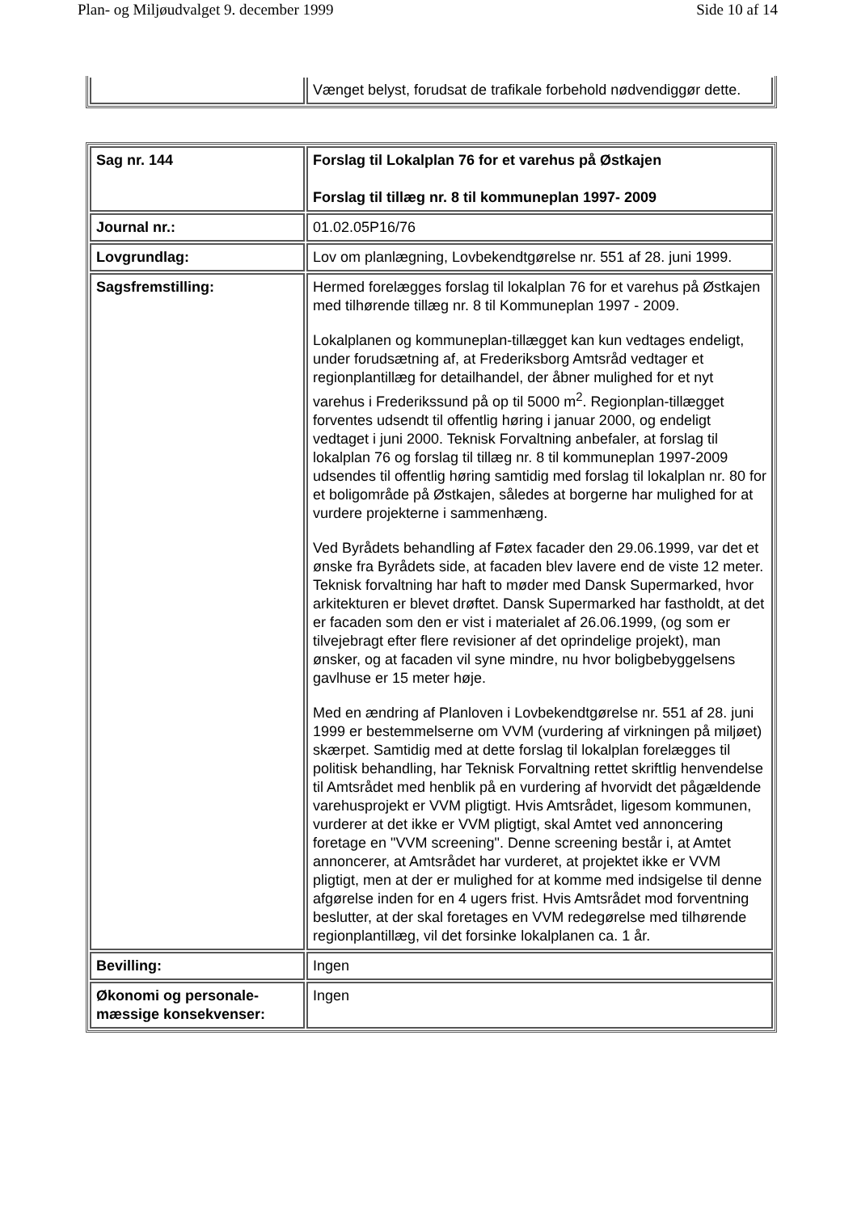Plan- og Miljøudvalget 9. december 1999 Side 10 af 14
| | Vænget belyst, forudsat de trafikale forbehold nødvendiggør dette. |
| Sag nr. 144 | Forslag til Lokalplan 76 for et varehus på Østkajen Forslag til tillæg nr. 8 til kommuneplan 1997- 2009 |
| Journal nr.: | 01.02.05P16/76 |
| Lovgrundlag: | Lov om planlægning, Lovbekendtgørelse nr. 551 af 28. juni 1999. |
| Sagsfremstilling: | Hermed forelægges forslag til lokalplan 76 for et varehus på Østkajen med tilhørende tillæg nr. 8 til Kommuneplan 1997 - 2009. Lokalplanen og kommuneplan-tillægget kan kun vedtages endeligt, under forudsætning af, at Frederiksborg Amtsråd vedtager et regionplantillæg for detailhandel, der åbner mulighed for et nyt varehus i Frederikssund på op til 5000 m<sup>2</sup>. Regionplan-tillægget forventes udsendt til offentlig høring i januar 2000, og endeligt vedtaget i juni 2000. Teknisk Forvaltning anbefaler, at forslag til lokalplan 76 og forslag til tillæg nr. 8 til kommuneplan 1997-2009 udsendes til offentlig høring samtidig med forslag til lokalplan nr. 80 for et boligområde på Østkajen, således at borgerne har mulighed for at vurdere projekterne i sammenhæng. Ved Byrådets behandling af Føtex facader den 29.06.1999, var det et ønske fra Byrådets side, at facaden blev lavere end de viste 12 meter. Teknisk forvaltning har haft to møder med Dansk Supermarked, hvor arkitekturen er blevet drøftet. Dansk Supermarked har fastholdt, at det er facaden som den er vist i materialet af 26.06.1999, (og som er tilvejebragt efter flere revisioner af det oprindelige projekt), man ønsker, og at facaden vil syne mindre, nu hvor boligbebyggelsens gavlhuse er 15 meter høje. Med en ændring af Planloven i Lovbekendtgørelse nr. 551 af 28. juni 1999 er bestemmelserne om VVM (vurdering af virkningen på miljøet) skærpet. Samtidig med at dette forslag til lokalplan forelægges til politisk behandling, har Teknisk Forvaltning rettet skriftlig henvendelse til Amtsrådet med henblik på en vurdering af hvorvidt det pågældende varehusprojekt er VVM pligtigt. Hvis Amtsrådet, ligesom kommunen, vurderer at det ikke er VVM pligtigt, skal Amtet ved annoncering foretage en "VVM screening". Denne screening består i, at Amtet annoncerer, at Amtsrådet har vurderet, at projektet ikke er VVM pligtigt, men at der er mulighed for at komme med indsigelse til denne afgørelse inden for en 4 ugers frist. Hvis Amtsrådet mod forventning beslutter, at der skal foretages en VVM redegørelse med tilhørende regionplantillæg, vil det forsinke lokalplanen ca. 1 år. |
| Bevilling: | Ingen |
| Økonomi og personale-mæssige konsekvenser: | Ingen |